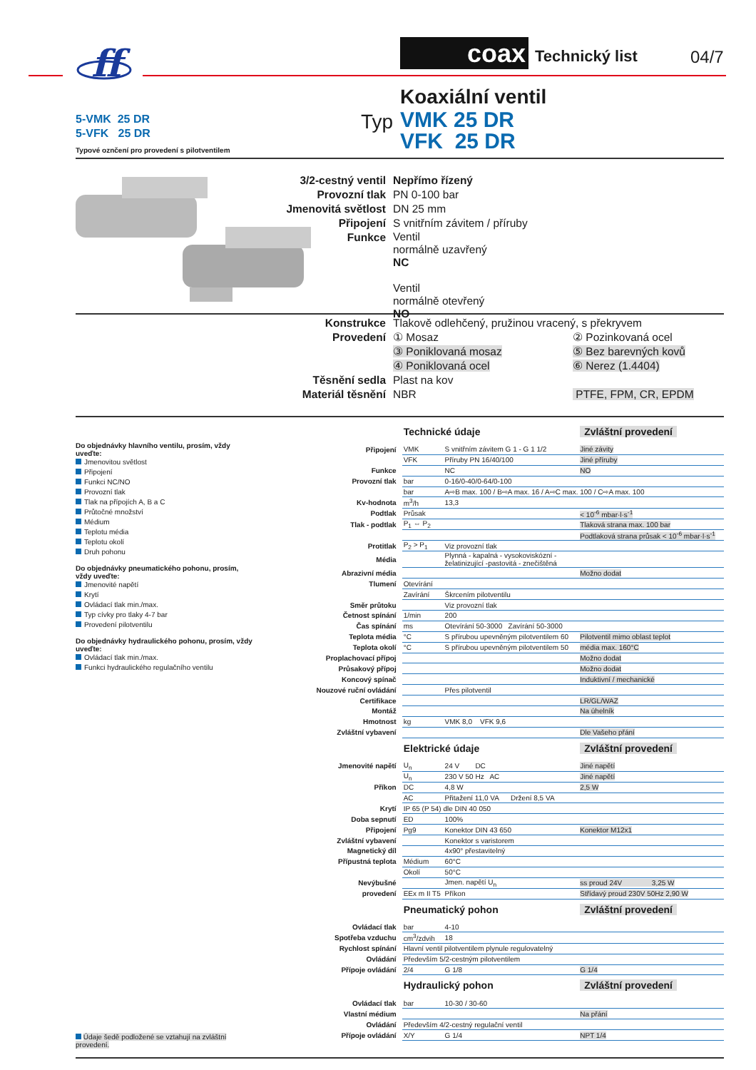ff
coax Technický list 04/7
Koaxiální ventil
5-VMK 25 DR
5-VFK 25 DR
Typové oznčení pro provedení s pilotventilem
Typ
VMK 25 DR
VFK 25 DR
3/2-cestný ventil Nepřímo řízený
Provozní tlak PN 0-100 bar
Jmenovitá světlost DN 25 mm
Připojení S vnitřním závitem / příruby
Funkce
Ventil
normálně uzavřený
NC
Ventil
normálně otevřený
NO
Konstrukce Tlakově odlehčený, pružinou vracený, s překryvem
Provedení ① Mosaz
② Pozinkovaná ocel
③ Poniklovaná mosaz
⑤ Bez barevných kovů
④ Poniklovaná ocel
⑥ Nerez (1.4404)
Těsnění sedla Plast na kov
Materiál těsnění NBR
PTFE, FPM, CR, EPDM
Do objednávky hlavního ventilu, prosím, vždy uveďte:
Jmenovitou světlost
Připojení
Funkci NC/NO
Provozní tlak
Tlak na přípojích A, B a C
Průtočné množství
Médium
Teplotu média
Teplotu okolí
Druh pohonu
Do objednávky pneumatického pohonu, prosím, vždy uveďte:
Jmenovité napětí
Krytí
Ovládací tlak min./max.
Typ cívky pro tlaky 4-7 bar
Provedení pilotventilu
Do objednávky hydraulického pohonu, prosím, vždy uveďte:
Ovládací tlak min./max.
Funkci hydraulického regulačního ventilu
Údaje šedě podložené se vztahují na zvláštní provedení.
| | Technické údaje | | Zvláštní provedení |
| --- | --- | --- | --- |
| Připojení | VMK | S vnitřním závitem G 1 - G 1 1/2 | Jiné závity |
| | VFK | Příruby PN 16/40/100 | Jiné příruby |
| Funkce | | NC | NO |
| Provozní tlak | bar | 0-16/0-40/0-64/0-100 | |
| | bar | A⇨B max. 100 / B⇨A max. 16 / A⇨C max. 100 / C⇨A max. 100 | |
| Kv-hodnota | m<sup>3</sup>/h | 13,3 | |
| Podtlak | Průsak | | < 10<sup>-6</sup> mbar·l·s<sup>-1</sup> |
| Tlak - podtlak | P<sub>1</sub> ⇔ P<sub>2</sub> | | Tlaková strana max. 100 bar |
| | | | Podtlaková strana průsak < 10<sup>-6</sup> mbar·l·s<sup>-1</sup> |
| Protitlak | P<sub>2</sub> > P<sub>1</sub> | Viz provozní tlak | |
| Média | | Plynná - kapalná - vysokoviskózní - želatinizující -pastovitá - znečištěná | |
| Abrazivní média | | | Možno dodat |
| Tlumení | Otevírání | | |
| | Zavírání | Škrcením pilotventilu | |
| Směr průtoku | | Viz provozní tlak | |
| Četnost spínání | 1/min | 200 | |
| Čas spínání | ms | Otevírání 50-3000 Zavírání 50-3000 | |
| Teplota média | °C | S přírubou upevněným pilotventilem 60 | Pilotventil mimo oblast teplot |
| Teplota okolí | °C | S přírubou upevněným pilotventilem 50 | média max. 160°C |
| Proplachovací přípoj | | | Možno dodat |
| Průsakový přípoj | | | Možno dodat |
| Koncový spínač | | | Induktivní / mechanické |
| Nouzové ruční ovládání | | Přes pilotventil | |
| Certifikace | | | LR/GL/WAZ |
| Montáž | | | Na úhelník |
| Hmotnost | kg | VMK 8,0 VFK 9,6 | |
| Zvláštní vybavení | | | Dle Vašeho přání |
| | Elektrické údaje | | Zvláštní provedení |
| Jmenovité napětí | U<sub>n</sub> | 24 V DC | Jiné napětí |
| | U<sub>n</sub> | 230 V 50 Hz AC | Jiné napětí |
| Příkon | DC | 4,8 W | 2,5 W |
| | AC | Přitažení 11,0 VA Držení 8,5 VA | |
| Krytí | IP 65 (P 54) dle DIN 40 050 | | |
| Doba sepnutí | ED | 100% | |
| Připojení | Pg9 | Konektor DIN 43 650 | Konektor M12x1 |
| Zvláštní vybavení | | Konektor s varistorem | |
| Magnetický díl | | 4x90° přestavitelný | |
| Přípustná teplota | Médium | 60°C | |
| | Okolí | 50°C | |
| Nevýbušné | | Jmen. napětí U<sub>n</sub> | ss proud 24V 3,25 W |
| provedení | EEx m II T5 | Příkon | Střídavý proud 230V 50Hz 2,90 W |
| | Pneumatický pohon | | Zvláštní provedení |
| Ovládací tlak | bar | 4-10 | |
| Spotřeba vzduchu | cm<sup>3</sup>/zdvih | 18 | |
| Rychlost spínání | Hlavní ventil pilotventilem plynule regulovatelný | | |
| Ovládání | Především 5/2-cestným pilotventilem | | |
| Přípoje ovládání | 2/4 | G 1/8 | G 1/4 |
| | Hydraulický pohon | | Zvláštní provedení |
| Ovládací tlak | bar | 10-30 / 30-60 | |
| Vlastní médium | | | Na přání |
| Ovládání | Především 4/2-cestný regulační ventil | | |
| Přípoje ovládání | X/Y | G 1/4 | NPT 1/4 |